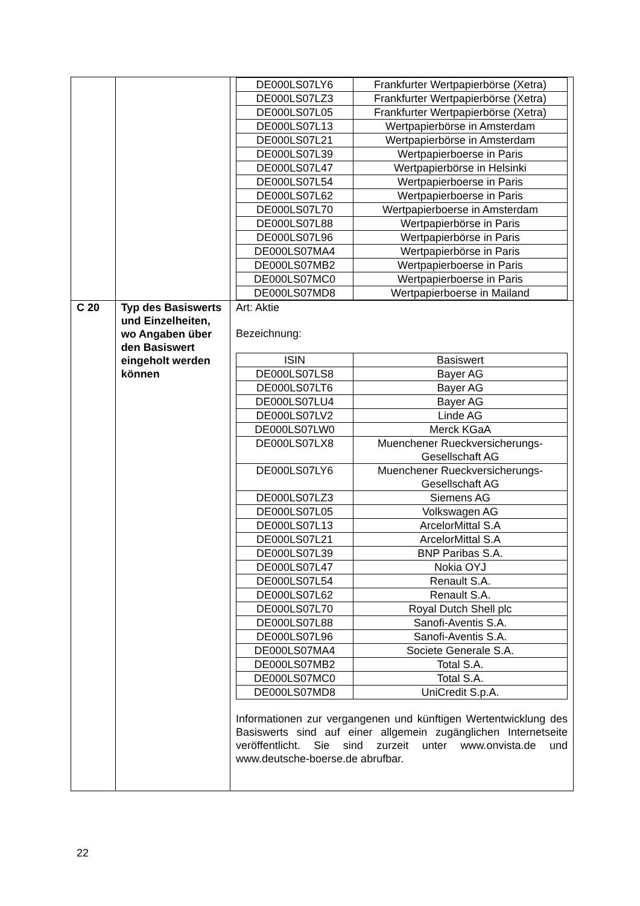| | | / DE000LS07LY6 / Frankfurter Wertpapierbörse (Xetra) / / DE000LS07LZ3 / Frankfurter Wertpapierbörse (Xetra) / / DE000LS07L05 / Frankfurter Wertpapierbörse (Xetra) / / DE000LS07L13 / Wertpapierbörse in Amsterdam / / DE000LS07L21 / Wertpapierbörse in Amsterdam / / DE000LS07L39 / Wertpapierboerse in Paris / / DE000LS07L47 / Wertpapierbörse in Helsinki / / DE000LS07L54 / Wertpapierboerse in Paris / / DE000LS07L62 / Wertpapierboerse in Paris / / DE000LS07L70 / Wertpapierboerse in Amsterdam / / DE000LS07L88 / Wertpapierbörse in Paris / / DE000LS07L96 / Wertpapierbörse in Paris / / DE000LS07MA4 / Wertpapierbörse in Paris / / DE000LS07MB2 / Wertpapierboerse in Paris / / DE000LS07MC0 / Wertpapierboerse in Paris / / DE000LS07MD8 / Wertpapierboerse in Mailand / |
| C 20 | Typ des Basiswerts und Einzelheiten, wo Angaben über den Basiswert eingeholt werden können | Art: Aktie Bezeichnung: / ISIN / Basiswert / / --- / --- / / DE000LS07LS8 / Bayer AG / / DE000LS07LT6 / Bayer AG / / DE000LS07LU4 / Bayer AG / / DE000LS07LV2 / Linde AG / / DE000LS07LW0 / Merck KGaA / / DE000LS07LX8 / Muenchener Rueckversicherungs-Gesellschaft AG / / DE000LS07LY6 / Muenchener Rueckversicherungs-Gesellschaft AG / / DE000LS07LZ3 / Siemens AG / / DE000LS07L05 / Volkswagen AG / / DE000LS07L13 / ArcelorMittal S.A / / DE000LS07L21 / ArcelorMittal S.A / / DE000LS07L39 / BNP Paribas S.A. / / DE000LS07L47 / Nokia OYJ / / DE000LS07L54 / Renault S.A. / / DE000LS07L62 / Renault S.A. / / DE000LS07L70 / Royal Dutch Shell plc / / DE000LS07L88 / Sanofi-Aventis S.A. / / DE000LS07L96 / Sanofi-Aventis S.A. / / DE000LS07MA4 / Societe Generale S.A. / / DE000LS07MB2 / Total S.A. / / DE000LS07MC0 / Total S.A. / / DE000LS07MD8 / UniCredit S.p.A. / Informationen zur vergangenen und künftigen Wertentwicklung des Basiswerts sind auf einer allgemein zugänglichen Internetseite veröffentlicht. Sie sind zurzeit unter www.onvista.de und www.deutsche-boerse.de abrufbar. |
22